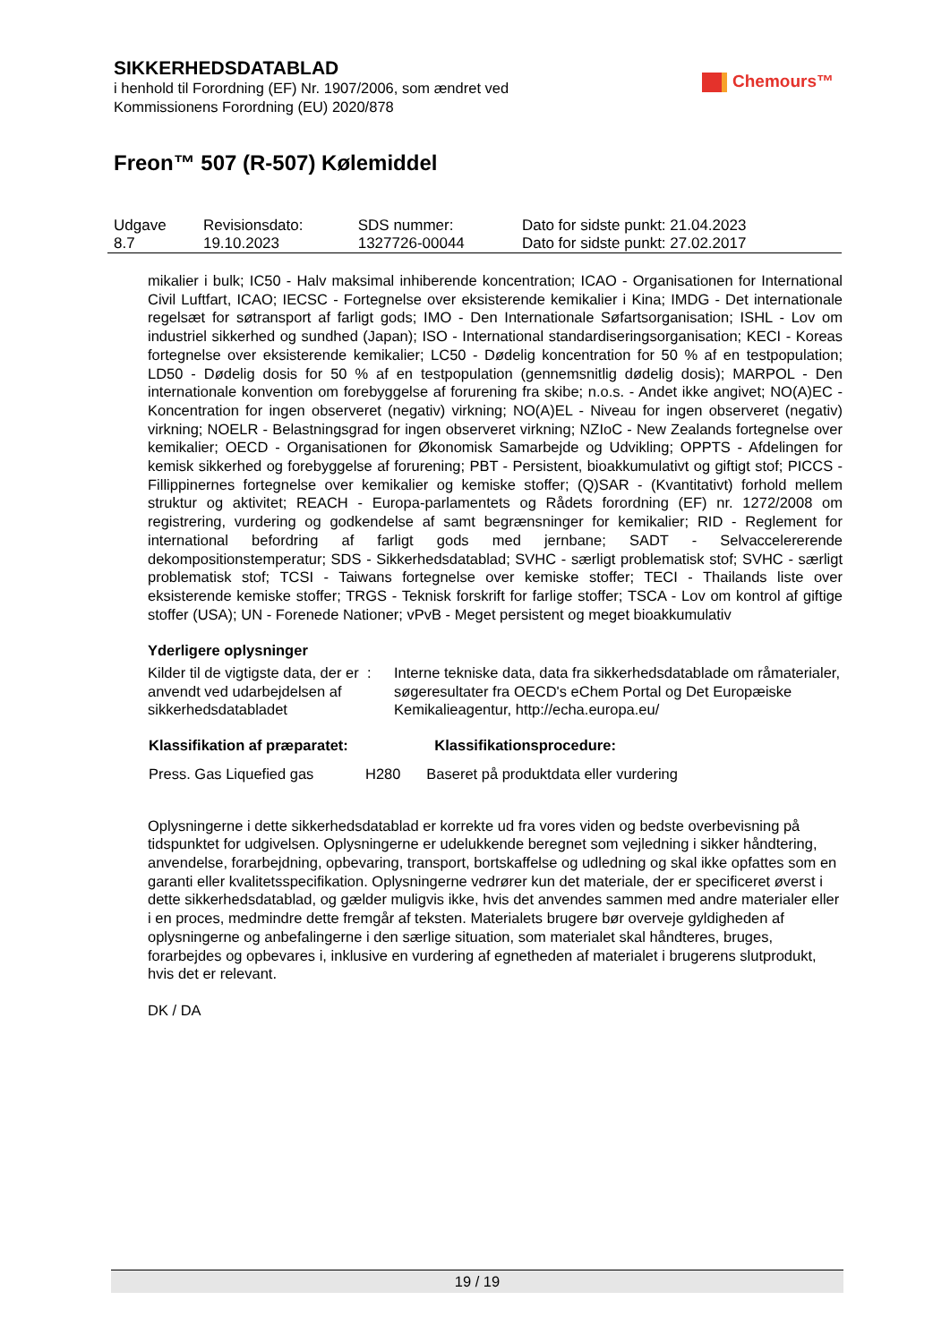SIKKERHEDSDATABLAD
i henhold til Forordning (EF) Nr. 1907/2006, som ændret ved
Kommissionens Forordning (EU) 2020/878
Chemours™
Freon™ 507 (R-507) Kølemiddel
| Udgave 8.7 | Revisionsdato: 19.10.2023 | SDS nummer: 1327726-00044 | Dato for sidste punkt: 21.04.2023 Dato for sidste punkt: 27.02.2017 |
mikalier i bulk; IC50 - Halv maksimal inhiberende koncentration; ICAO - Organisationen for International Civil Luftfart, ICAO; IECSC - Fortegnelse over eksisterende kemikalier i Kina; IMDG - Det internationale regelsæt for søtransport af farligt gods; IMO - Den Internationale Søfartsorganisation; ISHL - Lov om industriel sikkerhed og sundhed (Japan); ISO - International standardiseringsorganisation; KECI - Koreas fortegnelse over eksisterende kemikalier; LC50 - Dødelig koncentration for 50 % af en testpopulation; LD50 - Dødelig dosis for 50 % af en testpopulation (gennemsnitlig dødelig dosis); MARPOL - Den internationale konvention om forebyggelse af forurening fra skibe; n.o.s. - Andet ikke angivet; NO(A)EC - Koncentration for ingen observeret (negativ) virkning; NO(A)EL - Niveau for ingen observeret (negativ) virkning; NOELR - Belastningsgrad for ingen observeret virkning; NZIoC - New Zealands fortegnelse over kemikalier; OECD - Organisationen for Økonomisk Samarbejde og Udvikling; OPPTS - Afdelingen for kemisk sikkerhed og forebyggelse af forurening; PBT - Persistent, bioakkumulativt og giftigt stof; PICCS - Fillippinernes fortegnelse over kemikalier og kemiske stoffer; (Q)SAR - (Kvantitativt) forhold mellem struktur og aktivitet; REACH - Europa-parlamentets og Rådets forordning (EF) nr. 1272/2008 om registrering, vurdering og godkendelse af samt begrænsninger for kemikalier; RID - Reglement for international befordring af farligt gods med jernbane; SADT - Selvaccelererende dekompositionstemperatur; SDS - Sikkerhedsdatablad; SVHC - særligt problematisk stof; SVHC - særligt problematisk stof; TCSI - Taiwans fortegnelse over kemiske stoffer; TECI - Thailands liste over eksisterende kemiske stoffer; TRGS - Teknisk forskrift for farlige stoffer; TSCA - Lov om kontrol af giftige stoffer (USA); UN - Forenede Nationer; vPvB - Meget persistent og meget bioakkumulativ
Yderligere oplysninger
Kilder til de vigtigste data, der er anvendt ved udarbejdelsen af sikkerhedsdatabladet
: Interne tekniske data, data fra sikkerhedsdatablade om råmaterialer, søgeresultater fra OECD's eChem Portal og Det Europæiske Kemikalieagentur, http://echa.europa.eu/
| Klassifikation af præparatet: | | Klassifikationsprocedure: |
| --- | --- | --- |
| Press. Gas Liquefied gas | H280 | Baseret på produktdata eller vurdering |
Oplysningerne i dette sikkerhedsdatablad er korrekte ud fra vores viden og bedste overbevisning på tidspunktet for udgivelsen. Oplysningerne er udelukkende beregnet som vejledning i sikker håndtering, anvendelse, forarbejdning, opbevaring, transport, bortskaffelse og udledning og skal ikke opfattes som en garanti eller kvalitetsspecifikation. Oplysningerne vedrører kun det materiale, der er specificeret øverst i dette sikkerhedsdatablad, og gælder muligvis ikke, hvis det anvendes sammen med andre materialer eller i en proces, medmindre dette fremgår af teksten. Materialets brugere bør overveje gyldigheden af oplysningerne og anbefalingerne i den særlige situation, som materialet skal håndteres, bruges, forarbejdes og opbevares i, inklusive en vurdering af egnetheden af materialet i brugerens slutprodukt, hvis det er relevant.
DK / DA
19 / 19